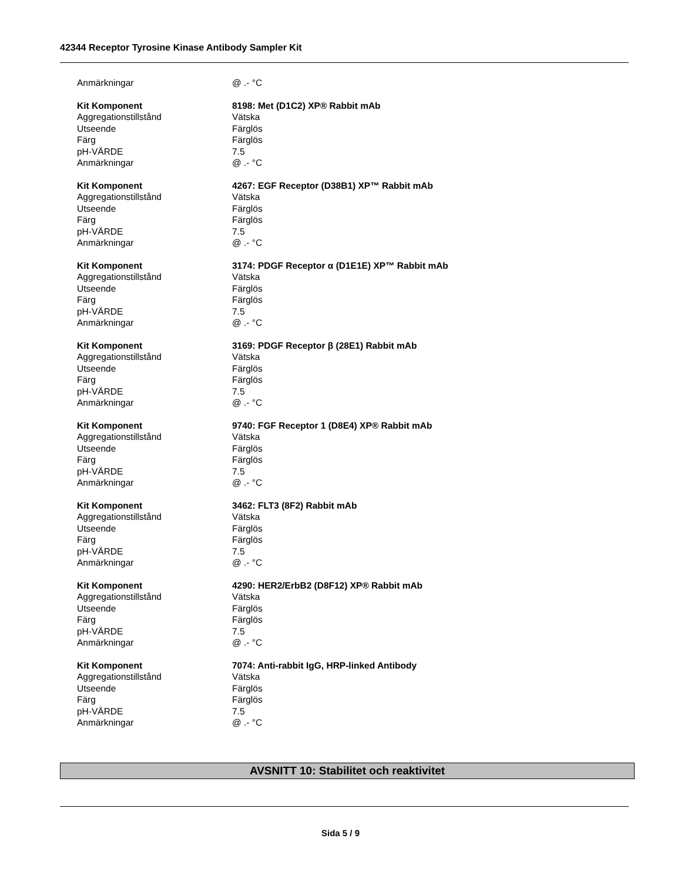42344 Receptor Tyrosine Kinase Antibody Sampler Kit
| Anmärkningar | @ .- °C |
| Kit Komponent | 8198: Met (D1C2) XP® Rabbit mAb |
| Aggregationstillstånd | Vätska |
| Utseende | Färglös |
| Färg | Färglös |
| pH-VÄRDE | 7.5 |
| Anmärkningar | @ .- °C |
| Kit Komponent | 4267: EGF Receptor (D38B1) XP™ Rabbit mAb |
| Aggregationstillstånd | Vätska |
| Utseende | Färglös |
| Färg | Färglös |
| pH-VÄRDE | 7.5 |
| Anmärkningar | @ .- °C |
| Kit Komponent | 3174: PDGF Receptor α (D1E1E) XP™ Rabbit mAb |
| Aggregationstillstånd | Vätska |
| Utseende | Färglös |
| Färg | Färglös |
| pH-VÄRDE | 7.5 |
| Anmärkningar | @ .- °C |
| Kit Komponent | 3169: PDGF Receptor β (28E1) Rabbit mAb |
| Aggregationstillstånd | Vätska |
| Utseende | Färglös |
| Färg | Färglös |
| pH-VÄRDE | 7.5 |
| Anmärkningar | @ .- °C |
| Kit Komponent | 9740: FGF Receptor 1 (D8E4) XP® Rabbit mAb |
| Aggregationstillstånd | Vätska |
| Utseende | Färglös |
| Färg | Färglös |
| pH-VÄRDE | 7.5 |
| Anmärkningar | @ .- °C |
| Kit Komponent | 3462: FLT3 (8F2) Rabbit mAb |
| Aggregationstillstånd | Vätska |
| Utseende | Färglös |
| Färg | Färglös |
| pH-VÄRDE | 7.5 |
| Anmärkningar | @ .- °C |
| Kit Komponent | 4290: HER2/ErbB2 (D8F12) XP® Rabbit mAb |
| Aggregationstillstånd | Vätska |
| Utseende | Färglös |
| Färg | Färglös |
| pH-VÄRDE | 7.5 |
| Anmärkningar | @ .- °C |
| Kit Komponent | 7074: Anti-rabbit IgG, HRP-linked Antibody |
| Aggregationstillstånd | Vätska |
| Utseende | Färglös |
| Färg | Färglös |
| pH-VÄRDE | 7.5 |
| Anmärkningar | @ .- °C |
AVSNITT 10: Stabilitet och reaktivitet
Sida 5 / 9